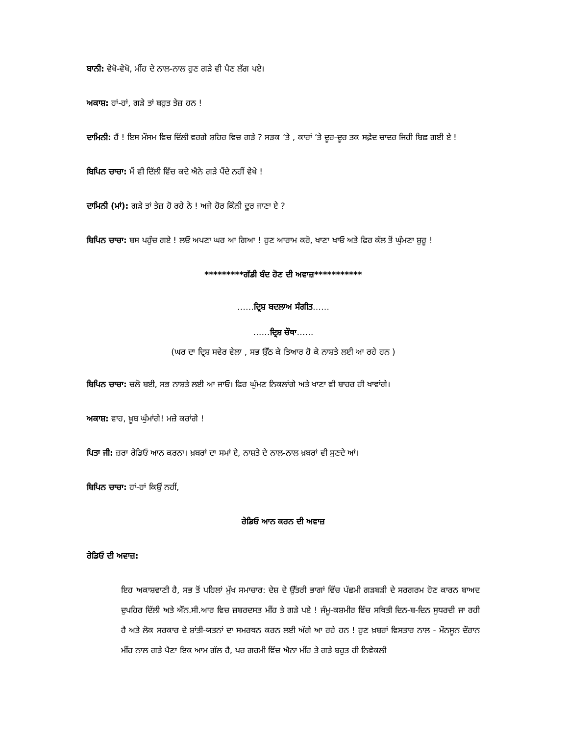ਬਾਨੀ: ਵੇਖੋ-ਵੇਖੋ, ਮੀਂਹ ਦੇ ਨਾਲ-ਨਾਲ ਹੁਣ ਗੜੇ ਵੀ ਪੈਣ ਲੱਗ ਪਏ।
ਅਕਾਸ਼: ਹਾਂ-ਹਾਂ, ਗੜੇ ਤਾਂ ਬਹੁਤ ਤੇਜ਼ ਹਨ !
ਦਾਮਿਨੀ: ਹੈਂ ! ਇਸ ਮੌਸਮ ਵਿਚ ਦਿੱਲੀ ਵਰਗੇ ਸ਼ਹਿਰ ਵਿਚ ਗੜੇ ? ਸੜਕ ‘ਤੇ , ਕਾਰਾਂ ‘ਤੇ ਦੂਰ-ਦੂਰ ਤਕ ਸਫ਼ੇਦ ਚਾਦਰ ਜਿਹੀ ਬਿਛ ਗਈ ਏ !
ਬਿਪਿਨ ਚਾਚਾ: ਮੈਂ ਵੀ ਦਿੱਲੀ ਵਿੱਚ ਕਦੇ ਐਨੇ ਗੜੇ ਪੈਂਦੇ ਨਹੀਂ ਵੇਖੇ !
ਦਾਮਿਨੀ (ਮਾਂ): ਗੜੇ ਤਾਂ ਤੇਜ਼ ਹੋ ਰਹੇ ਨੇ ! ਅਜੇ ਹੋਰ ਕਿੰਨੀ ਦੂਰ ਜਾਣਾ ਏ ?
ਬਿਪਿਨ ਚਾਚਾ: ਬਸ ਪਹੁੰਚ ਗਏ ! ਲਓ ਅਪਣਾ ਘਰ ਆ ਗਿਆ ! ਹੁਣ ਆਰਾਮ ਕਰੋ, ਖਾਣਾ ਖਾਓ ਅਤੇ ਫਿਰ ਕੱਲ ਤੋਂ ਘੁੰਮਣਾ ਸ਼ੁਰੂ !
*********ਗੱਡੀ ਬੰਦ ਹੋਣ ਦੀ ਅਵਾਜ਼***********
……ਦ੍ਰਿਸ਼ ਬਦਲਾਅ ਸੰਗੀਤ……
……ਦ੍ਰਿਸ਼ ਚੌਥਾ……
(ਘਰ ਦਾ ਦ੍ਰਿਸ਼ ਸਵੇਰ ਵੇਲਾ , ਸਭ ਉੱਠ ਕੇ ਤਿਆਰ ਹੋ ਕੇ ਨਾਸ਼ਤੇ ਲਈ ਆ ਰਹੇ ਹਨ )
ਬਿਪਿਨ ਚਾਚਾ: ਚਲੋ ਬਈ, ਸਭ ਨਾਸ਼ਤੇ ਲਈ ਆ ਜਾਓ। ਫਿਰ ਘੁੰਮਣ ਨਿਕਲਾਂਗੇ ਅਤੇ ਖਾਣਾ ਵੀ ਬਾਹਰ ਹੀ ਖਾਵਾਂਗੇ।
ਅਕਾਸ਼: ਵਾਹ, ਖ਼ੂਬ ਘੁੰਮਾਂਗੇ! ਮਜ਼ੇ ਕਰਾਂਗੇ !
ਪਿਤਾ ਜੀ: ਜ਼ਰਾ ਰੇਡਿਓ ਆਨ ਕਰਨਾ। ਖ਼ਬਰਾਂ ਦਾ ਸਮਾਂ ਏ, ਨਾਸ਼ਤੇ ਦੇ ਨਾਲ-ਨਾਲ ਖ਼ਬਰਾਂ ਵੀ ਸੁਣਦੇ ਆਂ।
ਬਿਪਿਨ ਚਾਚਾ: ਹਾਂ-ਹਾਂ ਕਿਉਂ ਨਹੀਂ,
ਰੇਡਿਓ ਆਨ ਕਰਨ ਦੀ ਅਵਾਜ਼
ਰੇਡਿਓ ਦੀ ਅਵਾਜ਼:
ਇਹ ਅਕਾਸ਼ਵਾਣੀ ਹੈ, ਸਭ ਤੋਂ ਪਹਿਲਾਂ ਮੁੱਖ ਸਮਾਚਾਰ: ਦੇਸ਼ ਦੇ ਉੱਤਰੀ ਭਾਗਾਂ ਵਿੱਚ ਪੱਛਮੀ ਗੜਬੜੀ ਦੇ ਸਰਗਰਮ ਹੋਣ ਕਾਰਨ ਬਾਅਦ ਦੁਪਹਿਰ ਦਿੱਲੀ ਅਤੇ ਐੱਨ.ਸੀ.ਆਰ ਵਿਚ ਜ਼ਬਰਦਸਤ ਮੀਂਹ ਤੇ ਗੜੇ ਪਏ ! ਜੰਮੂ-ਕਸ਼ਮੀਰ ਵਿੱਚ ਸਥਿਤੀ ਦਿਨ-ਬ-ਦਿਨ ਸੁਧਰਦੀ ਜਾ ਰਹੀ ਹੈ ਅਤੇ ਲੋਕ ਸਰਕਾਰ ਦੇ ਸ਼ਾਂਤੀ-ਯਤਨਾਂ ਦਾ ਸਮਰਥਨ ਕਰਨ ਲਈ ਅੱਗੇ ਆ ਰਹੇ ਹਨ ! ਹੁਣ ਖ਼ਬਰਾਂ ਵਿਸਤਾਰ ਨਾਲ - ਮੌਨਸੂਨ ਦੌਰਾਨ ਮੀਂਹ ਨਾਲ ਗੜੇ ਪੈਣਾ ਇਕ ਆਮ ਗੱਲ ਹੈ, ਪਰ ਗਰਮੀ ਵਿੱਚ ਐਨਾ ਮੀਂਹ ਤੇ ਗੜੇ ਬਹੁਤ ਹੀ ਨਿਵੇਕਲੀ